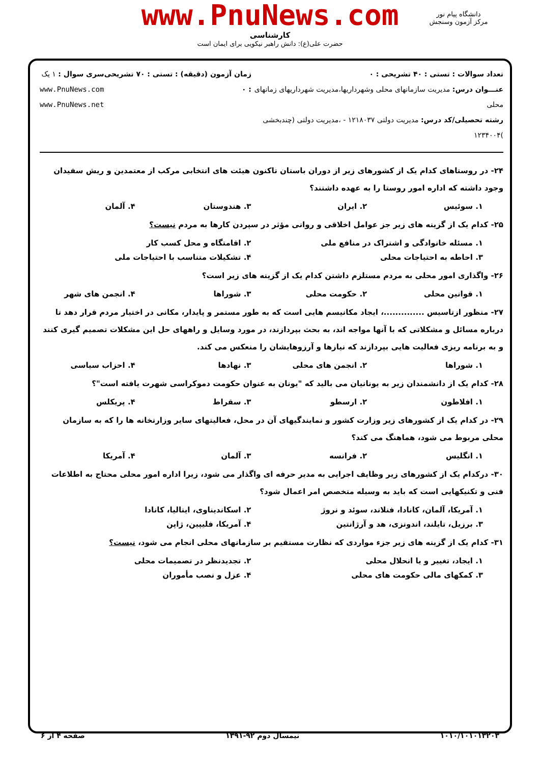دانشگاه پیام نور
مرکز آزمون وسنجش
www.PnuNews.com
کارشناسی
حضرت علی(ع): دانش راهبر نیکویی برای ایمان است
تعداد سوالات : تستی : ۴۰ تشریحی : ۰
عنـــوان درس: مدیریت سازمانهای محلی وشهرداریها،مدیریت شهرداریهای زمانهای محلی
رشته تحصیلی/کد درس: مدیریت دولتی ۱۲۱۸۰۳۷ - ،مدیریت دولتی (چندبخشی )۱۲۳۴۰۰۴
زمان آزمون (دقیقه) : تستی : ۷۰ تشریحی : ۰
سری سوال : ۱ یک
www.PnuNews.com
www.PnuNews.net
۲۴- در روستاهای کدام یک از کشورهای زیر از دوران باستان تاکنون هیئت های انتخابی مرکب از معتمدین و ریش سفیدان وجود داشته که اداره امور روستا را به عهده داشتند؟
۱. سوئیس ۲. ایران ۳. هندوستان ۴. آلمان
۲۵- کدام یک از گزینه های زیر جز عوامل اخلاقی و روانی مؤثر در سپردن کارها به مردم نیست؟
۱. مسئله خانوادگی و اشتراک در منافع ملی ۲. اقامتگاه و محل کسب کار
۳. احاطه به احتیاجات محلی ۴. تشکیلات متناسب با احتیاجات ملی
۲۶- واگذاری امور محلی به مردم مستلزم داشتن کدام یک از گزینه های زیر است؟
۱. قوانین محلی ۲. حکومت محلی ۳. شوراها ۴. انجمن های شهر
۲۷- منظور ازتاسیس ..............، ایجاد مکانیسم هایی است که به طور مستمر و پایدار، مکانی در اختیار مردم قرار دهد تا درباره مسائل و مشکلاتی که با آنها مواجه اند، به بحث بپردازند، در مورد وسایل و راههای حل این مشکلات تصمیم گیری کنند و به برنامه ریزی فعالیت هایی بپردازند که نیازها و آرزوهایشان را منعکس می کند.
۱. شوراها ۲. انجمن های محلی ۳. نهادها ۴. احزاب سیاسی
۲۸- کدام یک از دانشمندان زیر به یونانیان می بالید که "یونان به عنوان حکومت دموکراسی شهرت یافته است"؟
۱. افلاطون ۲. ارسطو ۳. سقراط ۴. پریکلس
۲۹- در کدام یک از کشورهای زیر وزارت کشور و نمایندگیهای آن در محل، فعالیتهای سایر وزارتخانه ها را که به سازمان محلی مربوط می شود، هماهنگ می کند؟
۱. انگلیس ۲. فرانسه ۳. آلمان ۴. آمریکا
۳۰- درکدام یک از کشورهای زیر وظایف اجرایی به مدیر حرفه ای واگذار می شود، زیرا اداره امور محلی محتاج به اطلاعات فنی و تکنیکهایی است که باید به وسیله متخصص امر اعمال شود؟
۱. آمریکا، آلمان، کانادا، فنلاند، سوئد و نروژ ۲. اسکاندیناوی، ایتالیا، کانادا
۳. برزیل، تایلند، اندونزی، هد و آرژانتین ۴. آمریکا، فلیپین، ژاپن
۳۱- کدام یک از گزینه های زیر جزء مواردی که نظارت مستقیم بر سازمانهای محلی انجام می شود، نیست؟
۱. ایجاد، تغییر و یا انحلال محلی ۲. تجدیدنظر در تصمیمات محلی
۳. کمکهای مالی حکومت های محلی ۴. عزل و نصب مأموران
۱۰۱۰/۱۰۱۰۱۳۲۰۳ نیمسال دوم ۹۲-۱۳۹۱ صفحه ۴ از ۶